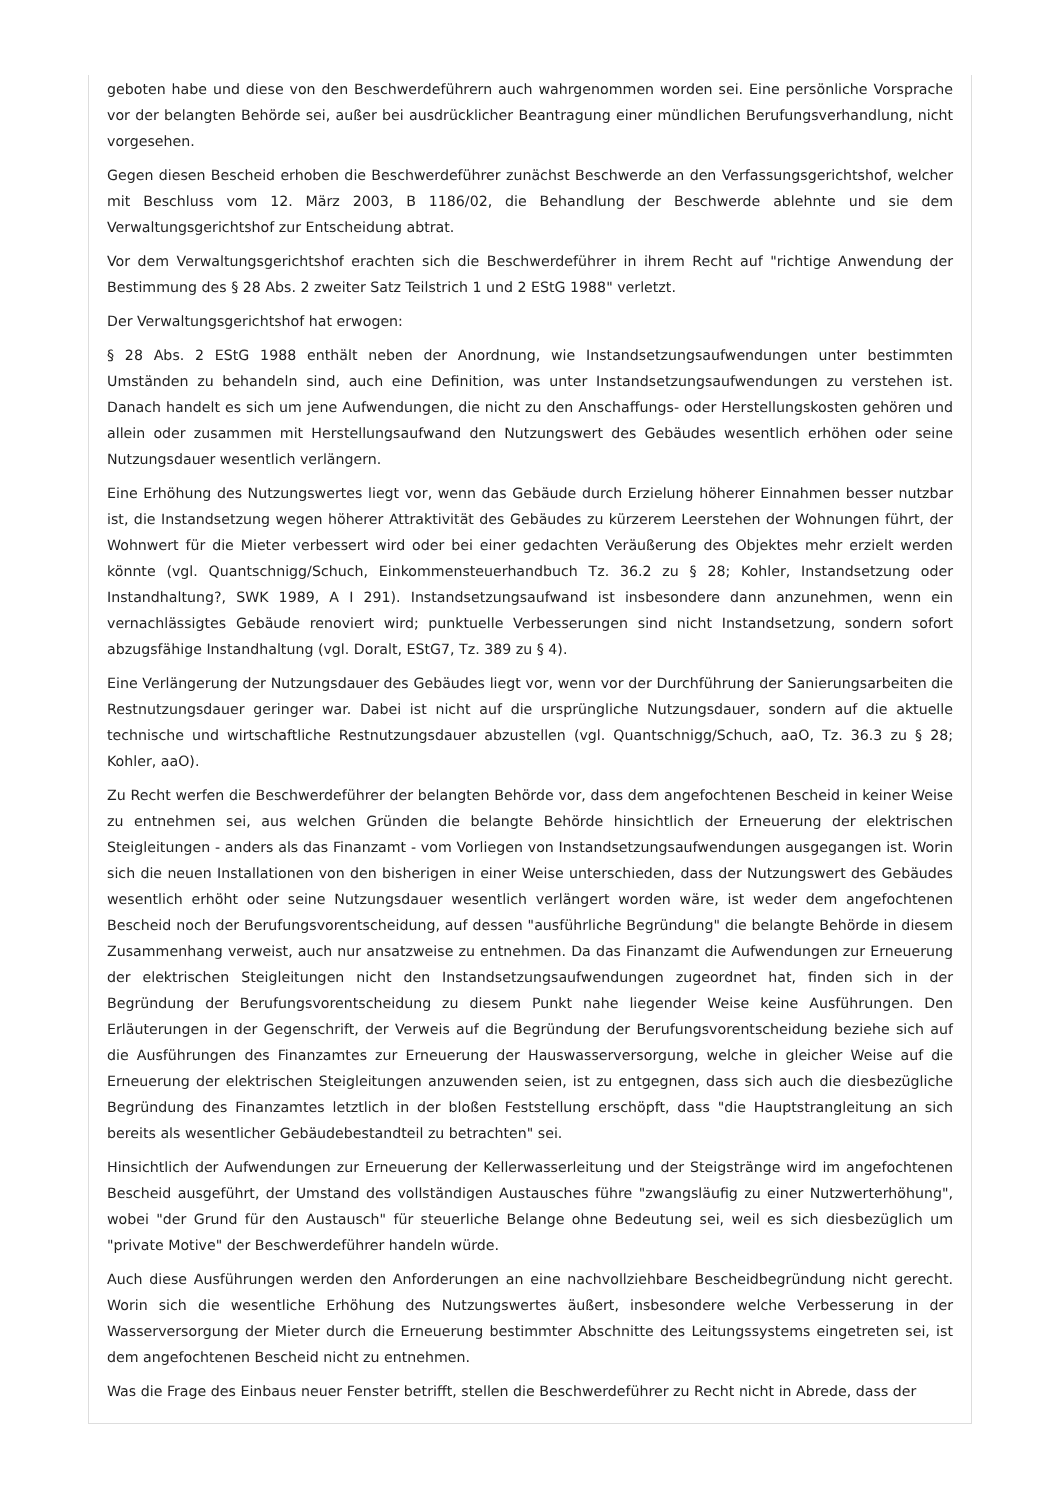geboten habe und diese von den Beschwerdeführern auch wahrgenommen worden sei. Eine persönliche Vorsprache vor der belangten Behörde sei, außer bei ausdrücklicher Beantragung einer mündlichen Berufungsverhandlung, nicht vorgesehen.
Gegen diesen Bescheid erhoben die Beschwerdeführer zunächst Beschwerde an den Verfassungsgerichtshof, welcher mit Beschluss vom 12. März 2003, B 1186/02, die Behandlung der Beschwerde ablehnte und sie dem Verwaltungsgerichtshof zur Entscheidung abtrat.
Vor dem Verwaltungsgerichtshof erachten sich die Beschwerdeführer in ihrem Recht auf "richtige Anwendung der Bestimmung des § 28 Abs. 2 zweiter Satz Teilstrich 1 und 2 EStG 1988" verletzt.
Der Verwaltungsgerichtshof hat erwogen:
§ 28 Abs. 2 EStG 1988 enthält neben der Anordnung, wie Instandsetzungsaufwendungen unter bestimmten Umständen zu behandeln sind, auch eine Definition, was unter Instandsetzungsaufwendungen zu verstehen ist. Danach handelt es sich um jene Aufwendungen, die nicht zu den Anschaffungs- oder Herstellungskosten gehören und allein oder zusammen mit Herstellungsaufwand den Nutzungswert des Gebäudes wesentlich erhöhen oder seine Nutzungsdauer wesentlich verlängern.
Eine Erhöhung des Nutzungswertes liegt vor, wenn das Gebäude durch Erzielung höherer Einnahmen besser nutzbar ist, die Instandsetzung wegen höherer Attraktivität des Gebäudes zu kürzerem Leerstehen der Wohnungen führt, der Wohnwert für die Mieter verbessert wird oder bei einer gedachten Veräußerung des Objektes mehr erzielt werden könnte (vgl. Quantschnigg/Schuch, Einkommensteuerhandbuch Tz. 36.2 zu § 28; Kohler, Instandsetzung oder Instandhaltung?, SWK 1989, A I 291). Instandsetzungsaufwand ist insbesondere dann anzunehmen, wenn ein vernachlässigtes Gebäude renoviert wird; punktuelle Verbesserungen sind nicht Instandsetzung, sondern sofort abzugsfähige Instandhaltung (vgl. Doralt, EStG7, Tz. 389 zu § 4).
Eine Verlängerung der Nutzungsdauer des Gebäudes liegt vor, wenn vor der Durchführung der Sanierungsarbeiten die Restnutzungsdauer geringer war. Dabei ist nicht auf die ursprüngliche Nutzungsdauer, sondern auf die aktuelle technische und wirtschaftliche Restnutzungsdauer abzustellen (vgl. Quantschnigg/Schuch, aaO, Tz. 36.3 zu § 28; Kohler, aaO).
Zu Recht werfen die Beschwerdeführer der belangten Behörde vor, dass dem angefochtenen Bescheid in keiner Weise zu entnehmen sei, aus welchen Gründen die belangte Behörde hinsichtlich der Erneuerung der elektrischen Steigleitungen - anders als das Finanzamt - vom Vorliegen von Instandsetzungsaufwendungen ausgegangen ist. Worin sich die neuen Installationen von den bisherigen in einer Weise unterschieden, dass der Nutzungswert des Gebäudes wesentlich erhöht oder seine Nutzungsdauer wesentlich verlängert worden wäre, ist weder dem angefochtenen Bescheid noch der Berufungsvorentscheidung, auf dessen "ausführliche Begründung" die belangte Behörde in diesem Zusammenhang verweist, auch nur ansatzweise zu entnehmen. Da das Finanzamt die Aufwendungen zur Erneuerung der elektrischen Steigleitungen nicht den Instandsetzungsaufwendungen zugeordnet hat, finden sich in der Begründung der Berufungsvorentscheidung zu diesem Punkt nahe liegender Weise keine Ausführungen. Den Erläuterungen in der Gegenschrift, der Verweis auf die Begründung der Berufungsvorentscheidung beziehe sich auf die Ausführungen des Finanzamtes zur Erneuerung der Hauswasserversorgung, welche in gleicher Weise auf die Erneuerung der elektrischen Steigleitungen anzuwenden seien, ist zu entgegnen, dass sich auch die diesbezügliche Begründung des Finanzamtes letztlich in der bloßen Feststellung erschöpft, dass "die Hauptstrangleitung an sich bereits als wesentlicher Gebäudebestandteil zu betrachten" sei.
Hinsichtlich der Aufwendungen zur Erneuerung der Kellerwasserleitung und der Steigstränge wird im angefochtenen Bescheid ausgeführt, der Umstand des vollständigen Austausches führe "zwangsläufig zu einer Nutzwerterhöhung", wobei "der Grund für den Austausch" für steuerliche Belange ohne Bedeutung sei, weil es sich diesbezüglich um "private Motive" der Beschwerdeführer handeln würde.
Auch diese Ausführungen werden den Anforderungen an eine nachvollziehbare Bescheidbegründung nicht gerecht. Worin sich die wesentliche Erhöhung des Nutzungswertes äußert, insbesondere welche Verbesserung in der Wasserversorgung der Mieter durch die Erneuerung bestimmter Abschnitte des Leitungssystems eingetreten sei, ist dem angefochtenen Bescheid nicht zu entnehmen.
Was die Frage des Einbaus neuer Fenster betrifft, stellen die Beschwerdeführer zu Recht nicht in Abrede, dass der